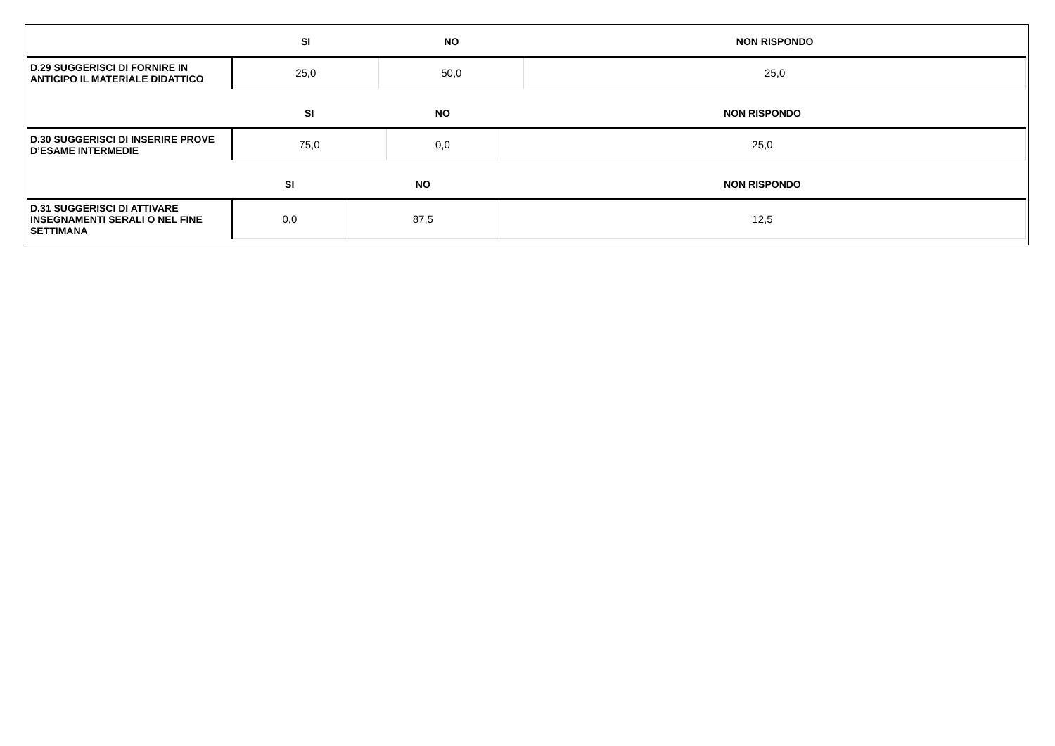| | SI | NO | NON RISPONDO |
| --- | --- | --- | --- |
| D.29 SUGGERISCI DI FORNIRE IN ANTICIPO IL MATERIALE DIDATTICO | 25,0 | 50,0 | 25,0 |
| | SI | NO | NON RISPONDO |
| --- | --- | --- | --- |
| D.30 SUGGERISCI DI INSERIRE PROVE D’ESAME INTERMEDIE | 75,0 | 0,0 | 25,0 |
| | SI | NO | NON RISPONDO |
| --- | --- | --- | --- |
| D.31 SUGGERISCI DI ATTIVARE INSEGNAMENTI SERALI O NEL FINE SETTIMANA | 0,0 | 87,5 | 12,5 |